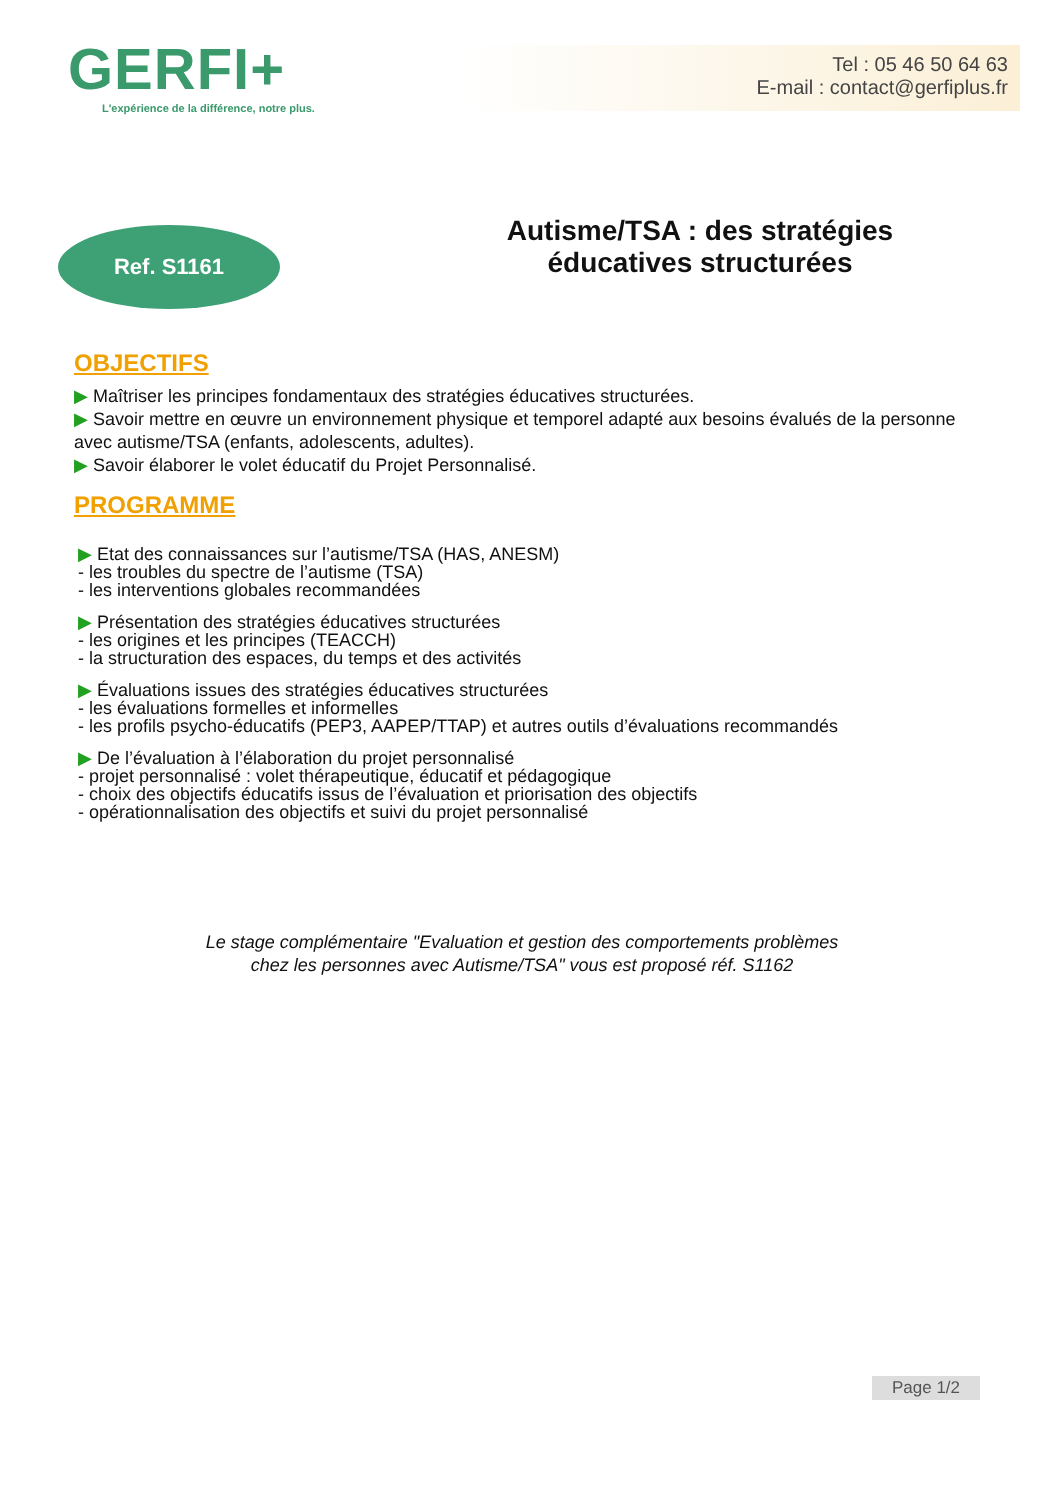GERFI+
L'expérience de la différence, notre plus.
Tel : 05 46 50 64 63
E-mail : contact@gerfiplus.fr
Ref. S1161
Autisme/TSA : des stratégies
éducatives structurées
OBJECTIFS
▶ Maîtriser les principes fondamentaux des stratégies éducatives structurées.
▶ Savoir mettre en œuvre un environnement physique et temporel adapté aux besoins évalués de la personne avec autisme/TSA (enfants, adolescents, adultes).
▶ Savoir élaborer le volet éducatif du Projet Personnalisé.
PROGRAMME
▶ Etat des connaissances sur l’autisme/TSA (HAS, ANESM)
- les troubles du spectre de l’autisme (TSA)
- les interventions globales recommandées
▶ Présentation des stratégies éducatives structurées
- les origines et les principes (TEACCH)
- la structuration des espaces, du temps et des activités
▶ Évaluations issues des stratégies éducatives structurées
- les évaluations formelles et informelles
- les profils psycho-éducatifs (PEP3, AAPEP/TTAP) et autres outils d’évaluations recommandés
▶ De l’évaluation à l’élaboration du projet personnalisé
- projet personnalisé : volet thérapeutique, éducatif et pédagogique
- choix des objectifs éducatifs issus de l’évaluation et priorisation des objectifs
- opérationnalisation des objectifs et suivi du projet personnalisé
Le stage complémentaire "Evaluation et gestion des comportements problèmes
chez les personnes avec Autisme/TSA" vous est proposé réf. S1162
Page 1/2